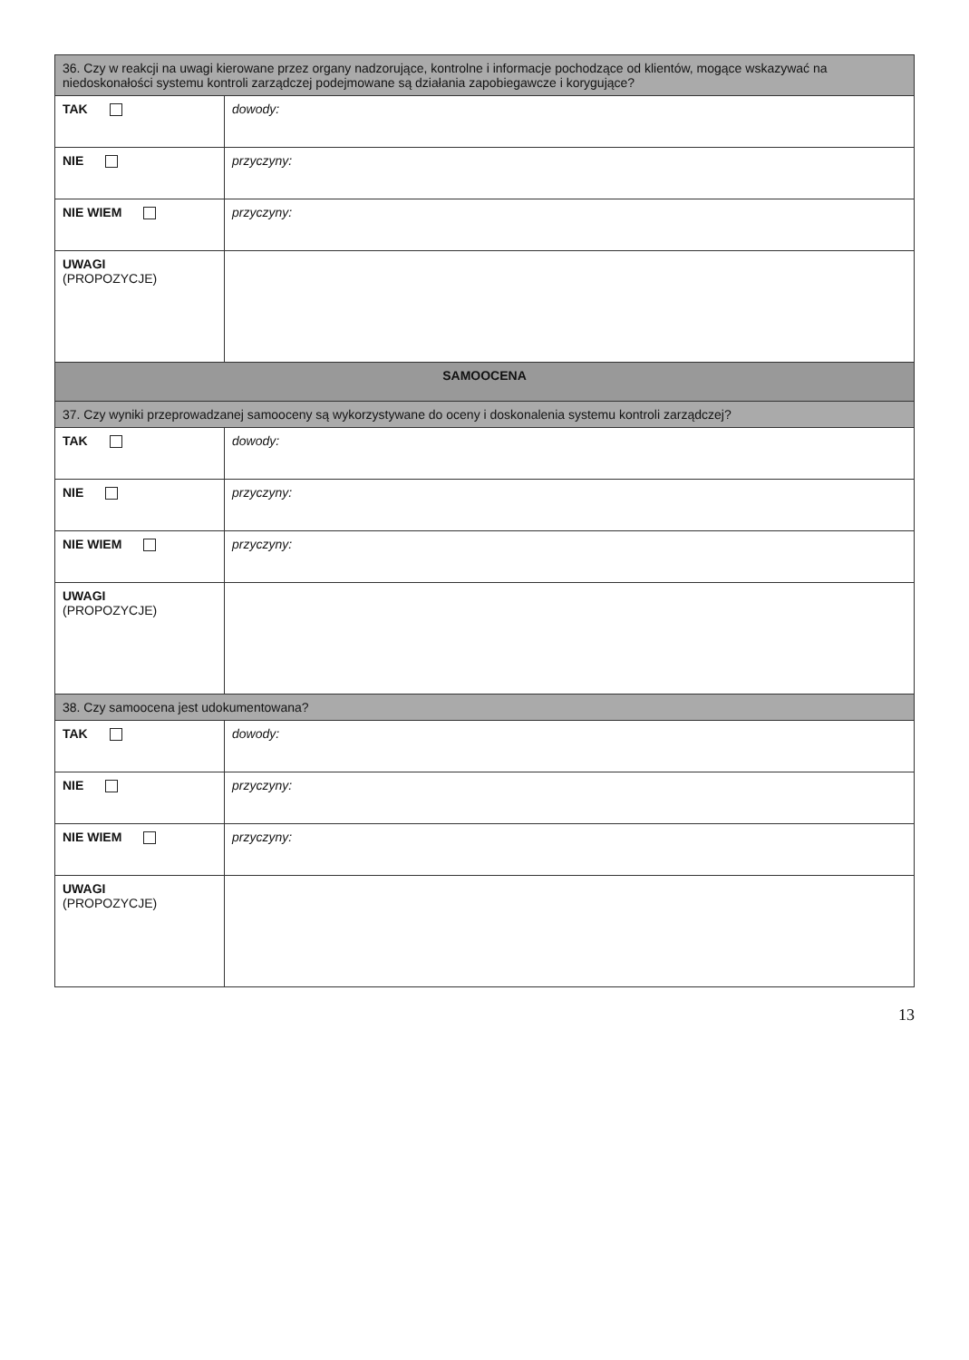| 36. Czy w reakcji na uwagi kierowane przez organy nadzorujące, kontrolne i informacje pochodzące od klientów, mogące wskazywać na niedoskonałości systemu kontroli zarządczej podejmowane są działania zapobiegawcze i korygujące? | |
| TAK | dowody: |
| NIE | przyczyny: |
| NIE WIEM | przyczyny: |
| UWAGI (PROPOZYCJE) | |
| SAMOOCENA | |
| 37. Czy wyniki przeprowadzanej samooceny są wykorzystywane do oceny i doskonalenia systemu kontroli zarządczej? | |
| TAK | dowody: |
| NIE | przyczyny: |
| NIE WIEM | przyczyny: |
| UWAGI (PROPOZYCJE) | |
| 38. Czy samoocena jest udokumentowana? | |
| TAK | dowody: |
| NIE | przyczyny: |
| NIE WIEM | przyczyny: |
| UWAGI (PROPOZYCJE) | |
13